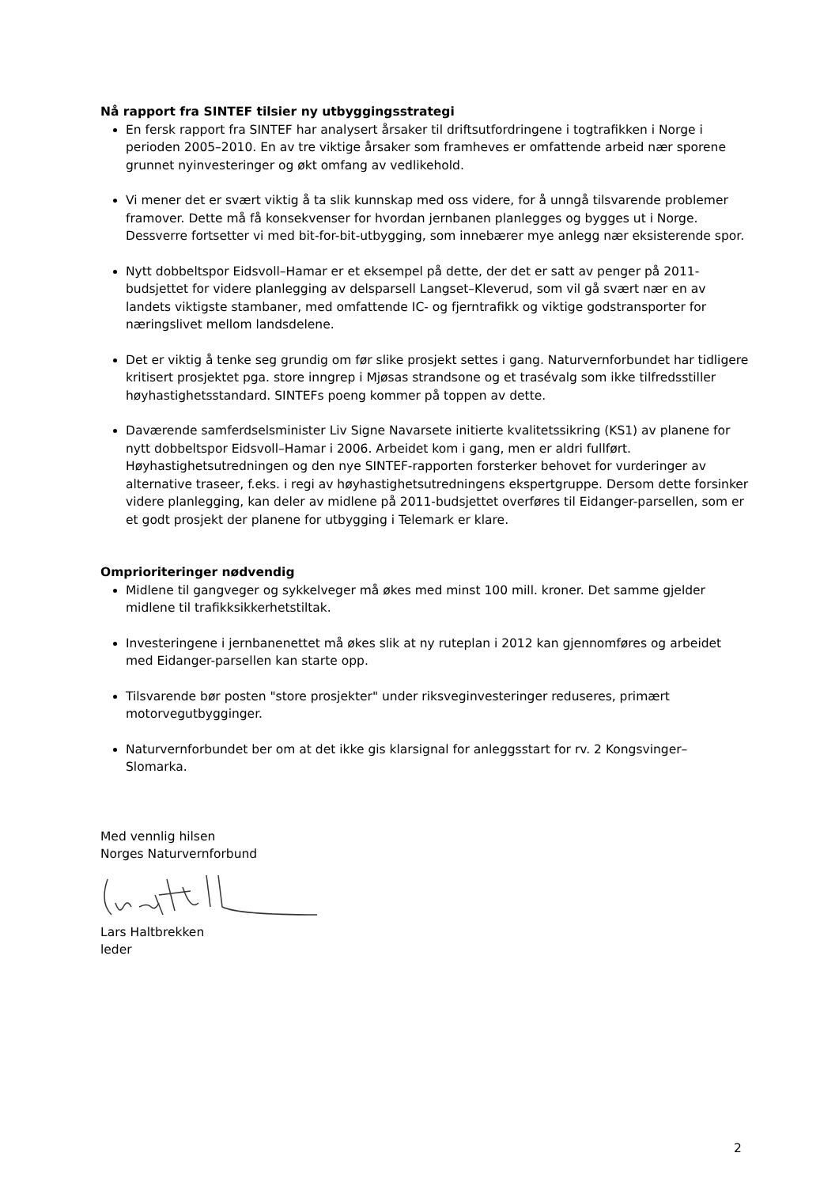Nå rapport fra SINTEF tilsier ny utbyggingsstrategi
En fersk rapport fra SINTEF har analysert årsaker til driftsutfordringene i togtrafikken i Norge i perioden 2005–2010. En av tre viktige årsaker som framheves er omfattende arbeid nær sporene grunnet nyinvesteringer og økt omfang av vedlikehold.
Vi mener det er svært viktig å ta slik kunnskap med oss videre, for å unngå tilsvarende problemer framover. Dette må få konsekvenser for hvordan jernbanen planlegges og bygges ut i Norge. Dessverre fortsetter vi med bit-for-bit-utbygging, som innebærer mye anlegg nær eksisterende spor.
Nytt dobbeltspor Eidsvoll–Hamar er et eksempel på dette, der det er satt av penger på 2011-budsjettet for videre planlegging av delsparsell Langset–Kleverud, som vil gå svært nær en av landets viktigste stambaner, med omfattende IC- og fjerntrafikk og viktige godstransporter for næringslivet mellom landsdelene.
Det er viktig å tenke seg grundig om før slike prosjekt settes i gang. Naturvernforbundet har tidligere kritisert prosjektet pga. store inngrep i Mjøsas strandsone og et trasévalg som ikke tilfredsstiller høyhastighetsstandard. SINTEFs poeng kommer på toppen av dette.
Daværende samferdselsminister Liv Signe Navarsete initierte kvalitetssikring (KS1) av planene for nytt dobbeltspor Eidsvoll–Hamar i 2006. Arbeidet kom i gang, men er aldri fullført. Høyhastighetsutredningen og den nye SINTEF-rapporten forsterker behovet for vurderinger av alternative traseer, f.eks. i regi av høyhastighetsutredningens ekspertgruppe. Dersom dette forsinker videre planlegging, kan deler av midlene på 2011-budsjettet overføres til Eidanger-parsellen, som er et godt prosjekt der planene for utbygging i Telemark er klare.
Omprioriteringer nødvendig
Midlene til gangveger og sykkelveger må økes med minst 100 mill. kroner. Det samme gjelder midlene til trafikksikkerhetstiltak.
Investeringene i jernbanenettet må økes slik at ny ruteplan i 2012 kan gjennomføres og arbeidet med Eidanger-parsellen kan starte opp.
Tilsvarende bør posten "store prosjekter" under riksveginvesteringer reduseres, primært motorvegutbygginger.
Naturvernforbundet ber om at det ikke gis klarsignal for anleggsstart for rv. 2 Kongsvinger–Slomarka.
Med vennlig hilsen
Norges Naturvernforbund
Lars Haltbrekken
leder
2